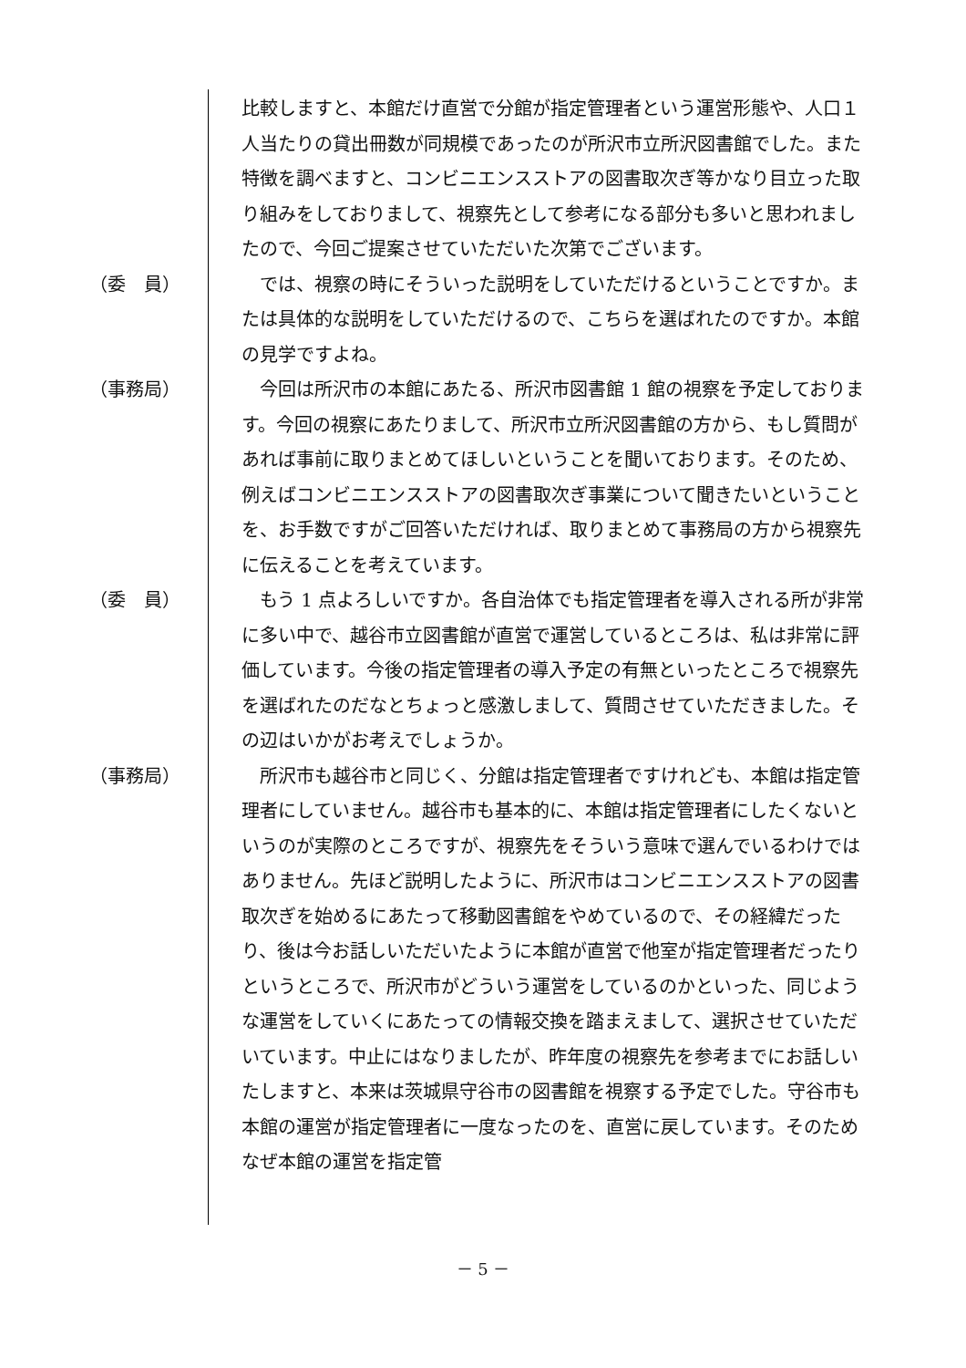比較しますと、本館だけ直営で分館が指定管理者という運営形態や、人口１人当たりの貸出冊数が同規模であったのが所沢市立所沢図書館でした。また特徴を調べますと、コンビニエンスストアの図書取次ぎ等かなり目立った取り組みをしておりまして、視察先として参考になる部分も多いと思われましたので、今回ご提案させていただいた次第でございます。
（委　員） 　では、視察の時にそういった説明をしていただけるということですか。または具体的な説明をしていただけるので、こちらを選ばれたのですか。本館の見学ですよね。
（事務局） 　今回は所沢市の本館にあたる、所沢市図書館 1 館の視察を予定しております。今回の視察にあたりまして、所沢市立所沢図書館の方から、もし質問があれば事前に取りまとめてほしいということを聞いております。そのため、例えばコンビニエンスストアの図書取次ぎ事業について聞きたいということを、お手数ですがご回答いただければ、取りまとめて事務局の方から視察先に伝えることを考えています。
（委　員） 　もう 1 点よろしいですか。各自治体でも指定管理者を導入される所が非常に多い中で、越谷市立図書館が直営で運営しているところは、私は非常に評価しています。今後の指定管理者の導入予定の有無といったところで視察先を選ばれたのだなとちょっと感激しまして、質問させていただきました。その辺はいかがお考えでしょうか。
（事務局） 　所沢市も越谷市と同じく、分館は指定管理者ですけれども、本館は指定管理者にしていません。越谷市も基本的に、本館は指定管理者にしたくないというのが実際のところですが、視察先をそういう意味で選んでいるわけではありません。先ほど説明したように、所沢市はコンビニエンスストアの図書取次ぎを始めるにあたって移動図書館をやめているので、その経緯だったり、後は今お話しいただいたように本館が直営で他室が指定管理者だったりというところで、所沢市がどういう運営をしているのかといった、同じような運営をしていくにあたっての情報交換を踏まえまして、選択させていただいています。中止にはなりましたが、昨年度の視察先を参考までにお話しいたしますと、本来は茨城県守谷市の図書館を視察する予定でした。守谷市も本館の運営が指定管理者に一度なったのを、直営に戻しています。そのためなぜ本館の運営を指定管
－ 5 －